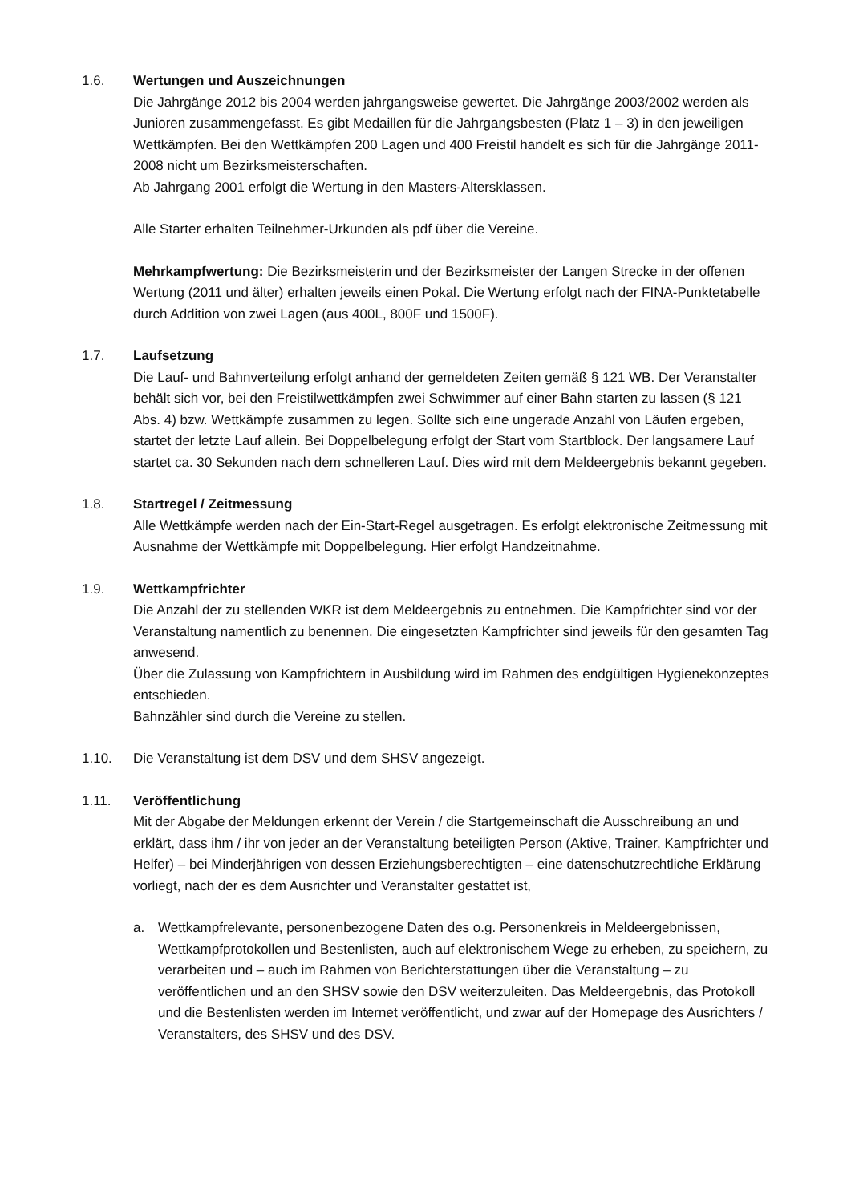1.6. Wertungen und Auszeichnungen
Die Jahrgänge 2012 bis 2004 werden jahrgangsweise gewertet. Die Jahrgänge 2003/2002 werden als Junioren zusammengefasst. Es gibt Medaillen für die Jahrgangsbesten (Platz 1 – 3) in den jeweiligen Wettkämpfen. Bei den Wettkämpfen 200 Lagen und 400 Freistil handelt es sich für die Jahrgänge 2011-2008 nicht um Bezirksmeisterschaften.
Ab Jahrgang 2001 erfolgt die Wertung in den Masters-Altersklassen.
Alle Starter erhalten Teilnehmer-Urkunden als pdf über die Vereine.
Mehrkampfwertung: Die Bezirksmeisterin und der Bezirksmeister der Langen Strecke in der offenen Wertung (2011 und älter) erhalten jeweils einen Pokal. Die Wertung erfolgt nach der FINA-Punktetabelle durch Addition von zwei Lagen (aus 400L, 800F und 1500F).
1.7. Laufsetzung
Die Lauf- und Bahnverteilung erfolgt anhand der gemeldeten Zeiten gemäß § 121 WB. Der Veranstalter behält sich vor, bei den Freistilwettkämpfen zwei Schwimmer auf einer Bahn starten zu lassen (§ 121 Abs. 4) bzw. Wettkämpfe zusammen zu legen. Sollte sich eine ungerade Anzahl von Läufen ergeben, startet der letzte Lauf allein. Bei Doppelbelegung erfolgt der Start vom Startblock. Der langsamere Lauf startet ca. 30 Sekunden nach dem schnelleren Lauf. Dies wird mit dem Meldeergebnis bekannt gegeben.
1.8. Startregel / Zeitmessung
Alle Wettkämpfe werden nach der Ein-Start-Regel ausgetragen. Es erfolgt elektronische Zeitmessung mit Ausnahme der Wettkämpfe mit Doppelbelegung. Hier erfolgt Handzeitnahme.
1.9. Wettkampfrichter
Die Anzahl der zu stellenden WKR ist dem Meldeergebnis zu entnehmen. Die Kampfrichter sind vor der Veranstaltung namentlich zu benennen. Die eingesetzten Kampfrichter sind jeweils für den gesamten Tag anwesend.
Über die Zulassung von Kampfrichtern in Ausbildung wird im Rahmen des endgültigen Hygienekonzeptes entschieden.
Bahnzähler sind durch die Vereine zu stellen.
1.10. Die Veranstaltung ist dem DSV und dem SHSV angezeigt.
1.11. Veröffentlichung
Mit der Abgabe der Meldungen erkennt der Verein / die Startgemeinschaft die Ausschreibung an und erklärt, dass ihm / ihr von jeder an der Veranstaltung beteiligten Person (Aktive, Trainer, Kampfrichter und Helfer) – bei Minderjährigen von dessen Erziehungsberechtigten – eine datenschutzrechtliche Erklärung vorliegt, nach der es dem Ausrichter und Veranstalter gestattet ist,
a. Wettkampfrelevante, personenbezogene Daten des o.g. Personenkreis in Meldeergebnissen, Wettkampfprotokollen und Bestenlisten, auch auf elektronischem Wege zu erheben, zu speichern, zu verarbeiten und – auch im Rahmen von Berichterstattungen über die Veranstaltung – zu veröffentlichen und an den SHSV sowie den DSV weiterzuleiten. Das Meldeergebnis, das Protokoll und die Bestenlisten werden im Internet veröffentlicht, und zwar auf der Homepage des Ausrichters / Veranstalters, des SHSV und des DSV.